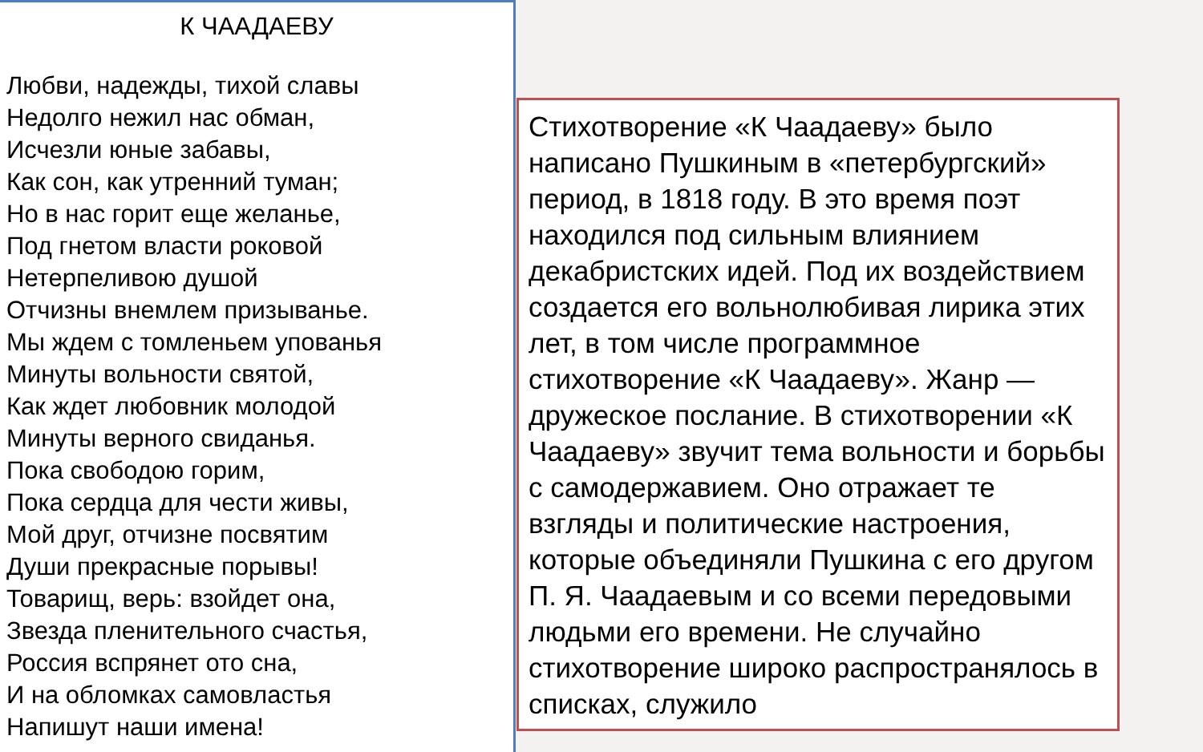К ЧААДАЕВУ
Любви, надежды, тихой славы
Недолго нежил нас обман,
Исчезли юные забавы,
Как сон, как утренний туман;
Но в нас горит еще желанье,
Под гнетом власти роковой
Нетерпеливою душой
Отчизны внемлем призыванье.
Мы ждем с томленьем упованья
Минуты вольности святой,
Как ждет любовник молодой
Минуты верного свиданья.
Пока свободою горим,
Пока сердца для чести живы,
Мой друг, отчизне посвятим
Души прекрасные порывы!
Товарищ, верь: взойдет она,
Звезда пленительного счастья,
Россия вспрянет ото сна,
И на обломках самовластья
Напишут наши имена!
Стихотворение «К Чаадаеву» было написано Пушкиным в «петербургский» период, в 1818 году. В это время поэт находился под сильным влиянием декабристских идей. Под их воздействием создается его вольнолюбивая лирика этих лет, в том числе программное стихотворение «К Чаадаеву». Жанр — дружеское послание. В стихотворении «К Чаадаеву» звучит тема вольности и борьбы с самодержавием. Оно отражает те взгляды и политические настроения, которые объединяли Пушкина с его другом П. Я. Чаадаевым и со всеми передовыми людьми его времени. Не случайно стихотворение широко распространялось в списках, служило